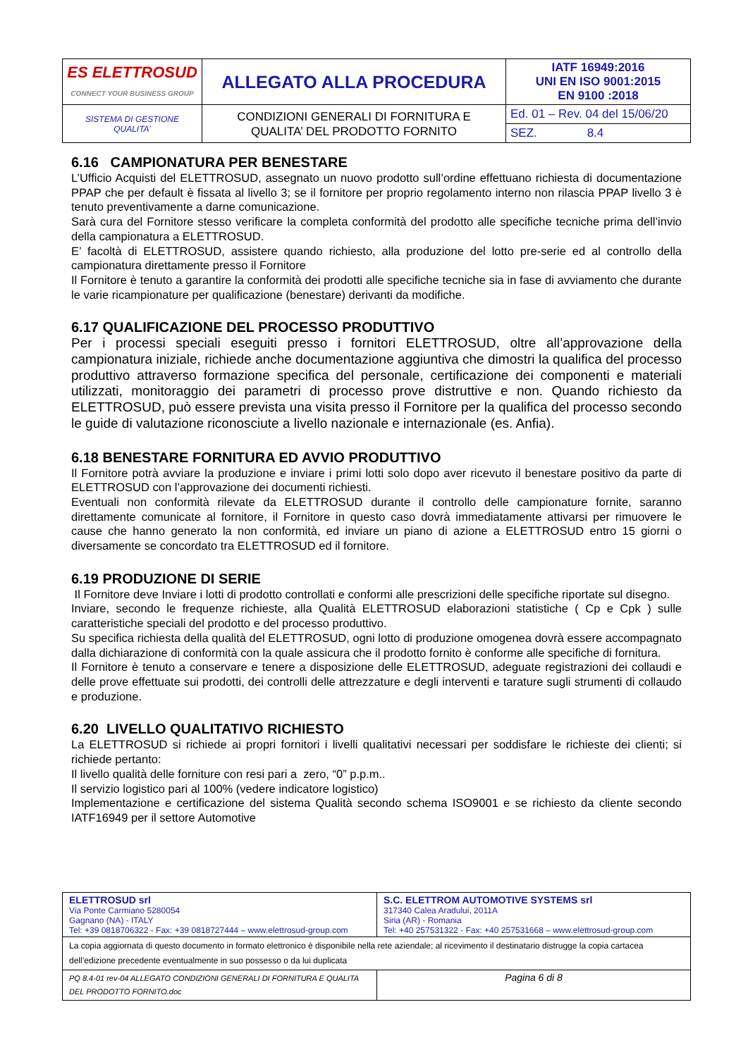| ES ELETTROSUD CONNECT YOUR BUSINESS GROUP | ALLEGATO ALLA PROCEDURA | IATF 16949:2016 UNI EN ISO 9001:2015 EN 9100 :2018 |
| SISTEMA DI GESTIONE QUALITA’ | CONDIZIONI GENERALI DI FORNITURA E QUALITA’ DEL PRODOTTO FORNITO | Ed. 01 – Rev. 04 del 15/06/20 |
| | | SEZ. 8.4 |
6.16 CAMPIONATURA PER BENESTARE
L’Ufficio Acquisti del ELETTROSUD, assegnato un nuovo prodotto sull’ordine effettuano richiesta di documentazione PPAP che per default è fissata al livello 3; se il fornitore per proprio regolamento interno non rilascia PPAP livello 3 è tenuto preventivamente a darne comunicazione.
Sarà cura del Fornitore stesso verificare la completa conformità del prodotto alle specifiche tecniche prima dell’invio della campionatura a ELETTROSUD.
E’ facoltà di ELETTROSUD, assistere quando richiesto, alla produzione del lotto pre-serie ed al controllo della campionatura direttamente presso il Fornitore
Il Fornitore è tenuto a garantire la conformità dei prodotti alle specifiche tecniche sia in fase di avviamento che durante le varie ricampionature per qualificazione (benestare) derivanti da modifiche.
6.17 QUALIFICAZIONE DEL PROCESSO PRODUTTIVO
Per i processi speciali eseguiti presso i fornitori ELETTROSUD, oltre all’approvazione della campionatura iniziale, richiede anche documentazione aggiuntiva che dimostri la qualifica del processo produttivo attraverso formazione specifica del personale, certificazione dei componenti e materiali utilizzati, monitoraggio dei parametri di processo prove distruttive e non. Quando richiesto da ELETTROSUD, può essere prevista una visita presso il Fornitore per la qualifica del processo secondo le guide di valutazione riconosciute a livello nazionale e internazionale (es. Anfia).
6.18 BENESTARE FORNITURA ED AVVIO PRODUTTIVO
Il Fornitore potrà avviare la produzione e inviare i primi lotti solo dopo aver ricevuto il benestare positivo da parte di ELETTROSUD con l’approvazione dei documenti richiesti.
Eventuali non conformità rilevate da ELETTROSUD durante il controllo delle campionature fornite, saranno direttamente comunicate al fornitore, il Fornitore in questo caso dovrà immediatamente attivarsi per rimuovere le cause che hanno generato la non conformità, ed inviare un piano di azione a ELETTROSUD entro 15 giorni o diversamente se concordato tra ELETTROSUD ed il fornitore.
6.19 PRODUZIONE DI SERIE
Il Fornitore deve Inviare i lotti di prodotto controllati e conformi alle prescrizioni delle specifiche riportate sul disegno.
Inviare, secondo le frequenze richieste, alla Qualità ELETTROSUD elaborazioni statistiche ( Cp e Cpk ) sulle caratteristiche speciali del prodotto e del processo produttivo.
Su specifica richiesta della qualità del ELETTROSUD, ogni lotto di produzione omogenea dovrà essere accompagnato dalla dichiarazione di conformità con la quale assicura che il prodotto fornito è conforme alle specifiche di fornitura.
Il Fornitore è tenuto a conservare e tenere a disposizione delle ELETTROSUD, adeguate registrazioni dei collaudi e delle prove effettuate sui prodotti, dei controlli delle attrezzature e degli interventi e tarature sugli strumenti di collaudo e produzione.
6.20 LIVELLO QUALITATIVO RICHIESTO
La ELETTROSUD si richiede ai propri fornitori i livelli qualitativi necessari per soddisfare le richieste dei clienti; si richiede pertanto:
Il livello qualità delle forniture con resi pari a zero, “0” p.p.m..
Il servizio logistico pari al 100% (vedere indicatore logistico)
Implementazione e certificazione del sistema Qualità secondo schema ISO9001 e se richiesto da cliente secondo IATF16949 per il settore Automotive
| ELETTROSUD srl Via Ponte Carmiano 5280054 Gagnano (NA) - ITALY Tel: +39 0818706322 - Fax: +39 0818727444 – www.elettrosud-group.com | S.C. ELETTROM AUTOMOTIVE SYSTEMS srl 317340 Calea Aradului, 2011A Siria (AR) - Romania Tel: +40 257531322 - Fax: +40 257531668 – www.elettrosud-group.com |
| La copia aggiornata di questo documento in formato elettronico è disponibile nella rete aziendale; al ricevimento il destinatario distrugge la copia cartacea dell’edizione precedente eventualmente in suo possesso o da lui duplicata | |
| PQ 8.4-01 rev-04 ALLEGATO CONDIZIONI GENERALI DI FORNITURA E QUALITA DEL PRODOTTO FORNITO.doc | Pagina 6 di 8 |